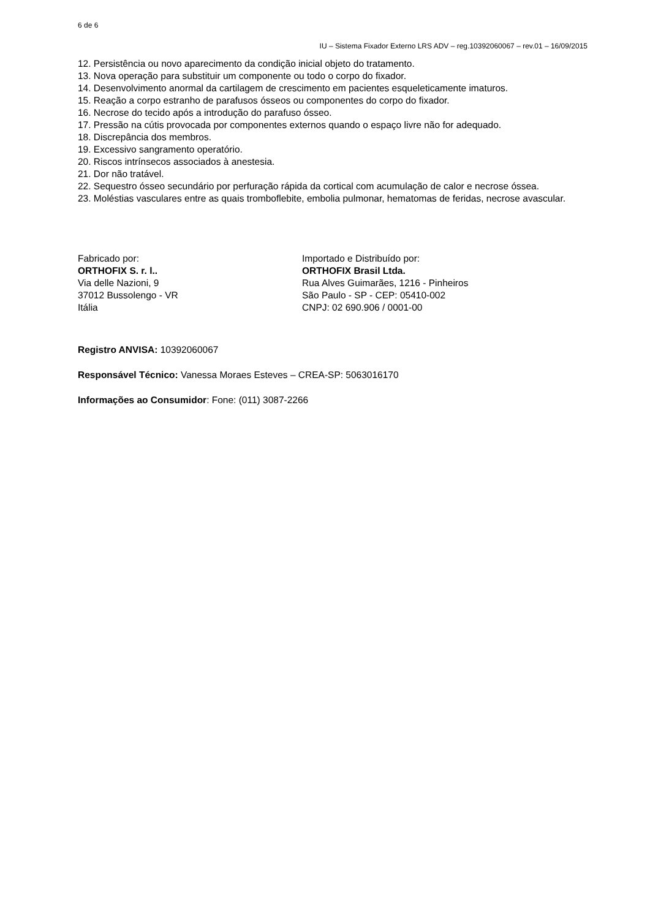6 de 6
IU – Sistema Fixador Externo LRS ADV – reg.10392060067 – rev.01 – 16/09/2015
12. Persistência ou novo aparecimento da condição inicial objeto do tratamento.
13. Nova operação para substituir um componente ou todo o corpo do fixador.
14. Desenvolvimento anormal da cartilagem de crescimento em pacientes esqueleticamente imaturos.
15. Reação a corpo estranho de parafusos ósseos ou componentes do corpo do fixador.
16. Necrose do tecido após a introdução do parafuso ósseo.
17. Pressão na cútis provocada por componentes externos quando o espaço livre não for adequado.
18. Discrepância dos membros.
19. Excessivo sangramento operatório.
20. Riscos intrínsecos associados à anestesia.
21. Dor não tratável.
22. Sequestro ósseo secundário por perfuração rápida da cortical com acumulação de calor e necrose óssea.
23. Moléstias vasculares entre as quais tromboflebite, embolia pulmonar, hematomas de feridas, necrose avascular.
Fabricado por:
ORTHOFIX S. r. l..
Via delle Nazioni, 9
37012 Bussolengo - VR
Itália
Importado e Distribuído por:
ORTHOFIX Brasil Ltda.
Rua Alves Guimarães, 1216 - Pinheiros
São Paulo - SP - CEP: 05410-002
CNPJ: 02 690.906 / 0001-00
Registro ANVISA: 10392060067
Responsável Técnico: Vanessa Moraes Esteves – CREA-SP: 5063016170
Informações ao Consumidor: Fone: (011) 3087-2266